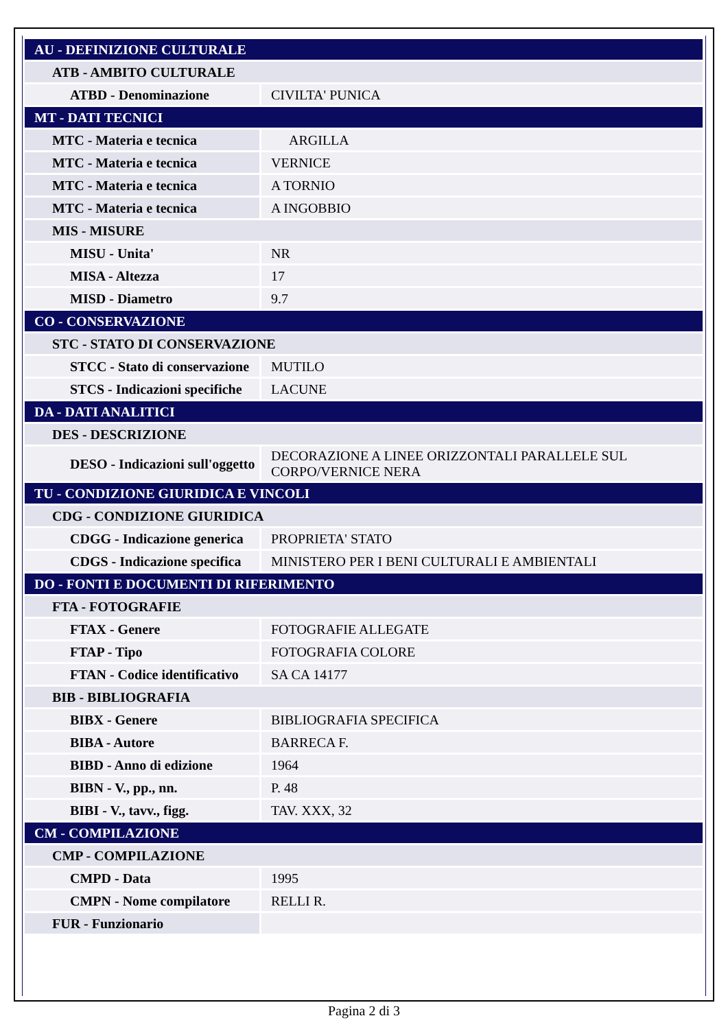| AU - DEFINIZIONE CULTURALE | |
| ATB - AMBITO CULTURALE | |
| ATBD - Denominazione | CIVILTA' PUNICA |
| MT - DATI TECNICI | |
| MTC - Materia e tecnica | ARGILLA |
| MTC - Materia e tecnica | VERNICE |
| MTC - Materia e tecnica | A TORNIO |
| MTC - Materia e tecnica | A INGOBBIO |
| MIS - MISURE | |
| MISU - Unita' | NR |
| MISA - Altezza | 17 |
| MISD - Diametro | 9.7 |
| CO - CONSERVAZIONE | |
| STC - STATO DI CONSERVAZIONE | |
| STCC - Stato di conservazione | MUTILO |
| STCS - Indicazioni specifiche | LACUNE |
| DA - DATI ANALITICI | |
| DES - DESCRIZIONE | |
| DESO - Indicazioni sull'oggetto | DECORAZIONE A LINEE ORIZZONTALI PARALLELE SUL CORPO/VERNICE NERA |
| TU - CONDIZIONE GIURIDICA E VINCOLI | |
| CDG - CONDIZIONE GIURIDICA | |
| CDGG - Indicazione generica | PROPRIETA' STATO |
| CDGS - Indicazione specifica | MINISTERO PER I BENI CULTURALI E AMBIENTALI |
| DO - FONTI E DOCUMENTI DI RIFERIMENTO | |
| FTA - FOTOGRAFIE | |
| FTAX - Genere | FOTOGRAFIE ALLEGATE |
| FTAP - Tipo | FOTOGRAFIA COLORE |
| FTAN - Codice identificativo | SA CA 14177 |
| BIB - BIBLIOGRAFIA | |
| BIBX - Genere | BIBLIOGRAFIA SPECIFICA |
| BIBA - Autore | BARRECA F. |
| BIBD - Anno di edizione | 1964 |
| BIBN - V., pp., nn. | P. 48 |
| BIBI - V., tavv., figg. | TAV. XXX, 32 |
| CM - COMPILAZIONE | |
| CMP - COMPILAZIONE | |
| CMPD - Data | 1995 |
| CMPN - Nome compilatore | RELLI R. |
| FUR - Funzionario | |
Pagina 2 di 3